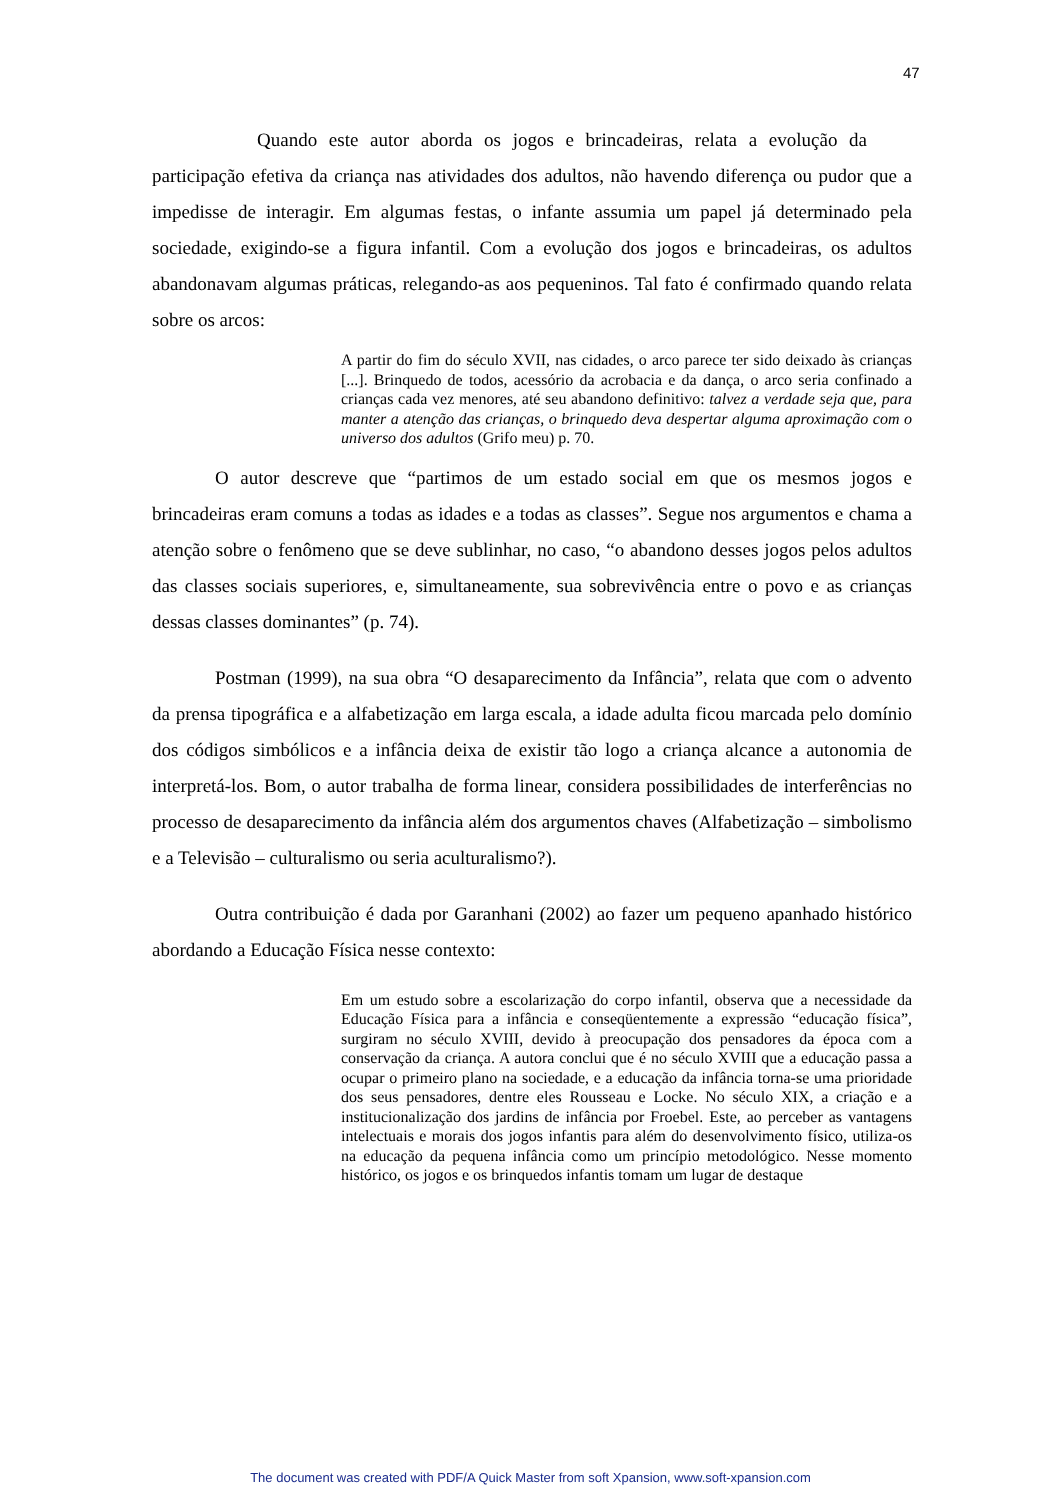47
Quando este autor aborda os jogos e brincadeiras, relata a evolução da participação efetiva da criança nas atividades dos adultos, não havendo diferença ou pudor que a impedisse de interagir. Em algumas festas, o infante assumia um papel já determinado pela sociedade, exigindo-se a figura infantil. Com a evolução dos jogos e brincadeiras, os adultos abandonavam algumas práticas, relegando-as aos pequeninos. Tal fato é confirmado quando relata sobre os arcos:
A partir do fim do século XVII, nas cidades, o arco parece ter sido deixado às crianças [...]. Brinquedo de todos, acessório da acrobacia e da dança, o arco seria confinado a crianças cada vez menores, até seu abandono definitivo: talvez a verdade seja que, para manter a atenção das crianças, o brinquedo deva despertar alguma aproximação com o universo dos adultos (Grifo meu) p. 70.
O autor descreve que “partimos de um estado social em que os mesmos jogos e brincadeiras eram comuns a todas as idades e a todas as classes”. Segue nos argumentos e chama a atenção sobre o fenômeno que se deve sublinhar, no caso, “o abandono desses jogos pelos adultos das classes sociais superiores, e, simultaneamente, sua sobrevivência entre o povo e as crianças dessas classes dominantes” (p. 74).
Postman (1999), na sua obra “O desaparecimento da Infância”, relata que com o advento da prensa tipográfica e a alfabetização em larga escala, a idade adulta ficou marcada pelo domínio dos códigos simbólicos e a infância deixa de existir tão logo a criança alcance a autonomia de interpretá-los. Bom, o autor trabalha de forma linear, considera possibilidades de interferências no processo de desaparecimento da infância além dos argumentos chaves (Alfabetização – simbolismo e a Televisão – culturalismo ou seria aculturalismo?).
Outra contribuição é dada por Garanhani (2002) ao fazer um pequeno apanhado histórico abordando a Educação Física nesse contexto:
Em um estudo sobre a escolarização do corpo infantil, observa que a necessidade da Educação Física para a infância e conseqüentemente a expressão “educação física”, surgiram no século XVIII, devido à preocupação dos pensadores da época com a conservação da criança. A autora conclui que é no século XVIII que a educação passa a ocupar o primeiro plano na sociedade, e a educação da infância torna-se uma prioridade dos seus pensadores, dentre eles Rousseau e Locke. No século XIX, a criação e a institucionalização dos jardins de infância por Froebel. Este, ao perceber as vantagens intelectuais e morais dos jogos infantis para além do desenvolvimento físico, utiliza-os na educação da pequena infância como um princípio metodológico. Nesse momento histórico, os jogos e os brinquedos infantis tomam um lugar de destaque
The document was created with PDF/A Quick Master from soft Xpansion, www.soft-xpansion.com